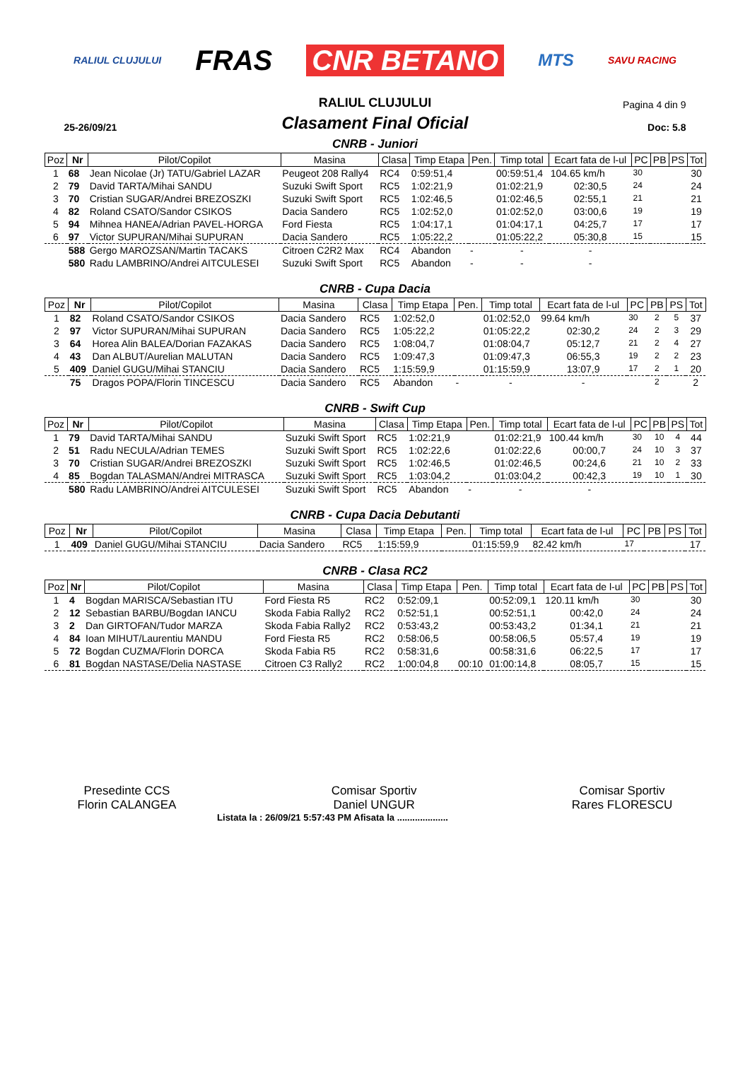RALIUL CLUJULUI FRAS CNR BETANO MTS SAVU RACING
RALIUL CLUJULUI
Pagina 4 din 9
25-26/09/21
Clasament Final Oficial
Doc: 5.8
CNRB - Juniori
| Poz | Nr | Pilot/Copilot | Masina | Clasa | Timp Etapa | Pen. | Timp total | Ecart fata de l-ul | PC | PB | PS | Tot |
| --- | --- | --- | --- | --- | --- | --- | --- | --- | --- | --- | --- | --- |
| 1 | 68 | Jean Nicolae (Jr) TATU/Gabriel LAZAR | Peugeot 208 Rally4 | RC4 | 0:59:51,4 | | 00:59:51,4 | 104.65 km/h | 30 | | | 30 |
| 2 | 79 | David TARTA/Mihai SANDU | Suzuki Swift Sport | RC5 | 1:02:21,9 | | 01:02:21,9 | 02:30,5 | 24 | | | 24 |
| 3 | 70 | Cristian SUGAR/Andrei BREZOSZKI | Suzuki Swift Sport | RC5 | 1:02:46,5 | | 01:02:46,5 | 02:55,1 | 21 | | | 21 |
| 4 | 82 | Roland CSATO/Sandor CSIKOS | Dacia Sandero | RC5 | 1:02:52,0 | | 01:02:52,0 | 03:00,6 | 19 | | | 19 |
| 5 | 94 | Mihnea HANEA/Adrian PAVEL-HORGA | Ford Fiesta | RC5 | 1:04:17,1 | | 01:04:17,1 | 04:25,7 | 17 | | | 17 |
| 6 | 97 | Victor SUPURAN/Mihai SUPURAN | Dacia Sandero | RC5 | 1:05:22,2 | | 01:05:22,2 | 05:30,8 | 15 | | | 15 |
| | 588 | Gergo MAROZSAN/Martin TACAKS | Citroen C2R2 Max | RC4 | Abandon | - | - | - | | | | |
| | 580 | Radu LAMBRINO/Andrei AITCULESEI | Suzuki Swift Sport | RC5 | Abandon | - | - | - | | | | |
CNRB - Cupa Dacia
| Poz | Nr | Pilot/Copilot | Masina | Clasa | Timp Etapa | Pen. | Timp total | Ecart fata de l-ul | PC | PB | PS | Tot |
| --- | --- | --- | --- | --- | --- | --- | --- | --- | --- | --- | --- | --- |
| 1 | 82 | Roland CSATO/Sandor CSIKOS | Dacia Sandero | RC5 | 1:02:52,0 | | 01:02:52,0 | 99.64 km/h | 30 | 2 | 5 | 37 |
| 2 | 97 | Victor SUPURAN/Mihai SUPURAN | Dacia Sandero | RC5 | 1:05:22,2 | | 01:05:22,2 | 02:30,2 | 24 | 2 | 3 | 29 |
| 3 | 64 | Horea Alin BALEA/Dorian FAZAKAS | Dacia Sandero | RC5 | 1:08:04,7 | | 01:08:04,7 | 05:12,7 | 21 | 2 | 4 | 27 |
| 4 | 43 | Dan ALBUT/Aurelian MALUTAN | Dacia Sandero | RC5 | 1:09:47,3 | | 01:09:47,3 | 06:55,3 | 19 | 2 | 2 | 23 |
| 5 | 409 | Daniel GUGU/Mihai STANCIU | Dacia Sandero | RC5 | 1:15:59,9 | | 01:15:59,9 | 13:07,9 | 17 | 2 | 1 | 20 |
| | 75 | Dragos POPA/Florin TINCESCU | Dacia Sandero | RC5 | Abandon | - | - | - | | 2 | | 2 |
CNRB - Swift Cup
| Poz | Nr | Pilot/Copilot | Masina | Clasa | Timp Etapa | Pen. | Timp total | Ecart fata de l-ul | PC | PB | PS | Tot |
| --- | --- | --- | --- | --- | --- | --- | --- | --- | --- | --- | --- | --- |
| 1 | 79 | David TARTA/Mihai SANDU | Suzuki Swift Sport | RC5 | 1:02:21,9 | | 01:02:21,9 | 100.44 km/h | 30 | 10 | 4 | 44 |
| 2 | 51 | Radu NECULA/Adrian TEMES | Suzuki Swift Sport | RC5 | 1:02:22,6 | | 01:02:22,6 | 00:00,7 | 24 | 10 | 3 | 37 |
| 3 | 70 | Cristian SUGAR/Andrei BREZOSZKI | Suzuki Swift Sport | RC5 | 1:02:46,5 | | 01:02:46,5 | 00:24,6 | 21 | 10 | 2 | 33 |
| 4 | 85 | Bogdan TALASMAN/Andrei MITRASCA | Suzuki Swift Sport | RC5 | 1:03:04,2 | | 01:03:04,2 | 00:42,3 | 19 | 10 | 1 | 30 |
| | 580 | Radu LAMBRINO/Andrei AITCULESEI | Suzuki Swift Sport | RC5 | Abandon | - | - | - | | | | |
CNRB - Cupa Dacia Debutanti
| Poz | Nr | Pilot/Copilot | Masina | Clasa | Timp Etapa | Pen. | Timp total | Ecart fata de l-ul | PC | PB | PS | Tot |
| --- | --- | --- | --- | --- | --- | --- | --- | --- | --- | --- | --- | --- |
| 1 | 409 | Daniel GUGU/Mihai STANCIU | Dacia Sandero | RC5 | 1:15:59,9 | | 01:15:59,9 | 82.42 km/h | 17 | | | 17 |
CNRB - Clasa RC2
| Poz | Nr | Pilot/Copilot | Masina | Clasa | Timp Etapa | Pen. | Timp total | Ecart fata de l-ul | PC | PB | PS | Tot |
| --- | --- | --- | --- | --- | --- | --- | --- | --- | --- | --- | --- | --- |
| 1 | 4 | Bogdan MARISCA/Sebastian ITU | Ford Fiesta R5 | RC2 | 0:52:09,1 | | 00:52:09,1 | 120.11 km/h | 30 | | | 30 |
| 2 | 12 | Sebastian BARBU/Bogdan IANCU | Skoda Fabia Rally2 | RC2 | 0:52:51,1 | | 00:52:51,1 | 00:42,0 | 24 | | | 24 |
| 3 | 2 | Dan GIRTOFAN/Tudor MARZA | Skoda Fabia Rally2 | RC2 | 0:53:43,2 | | 00:53:43,2 | 01:34,1 | 21 | | | 21 |
| 4 | 84 | Ioan MIHUT/Laurentiu MANDU | Ford Fiesta R5 | RC2 | 0:58:06,5 | | 00:58:06,5 | 05:57,4 | 19 | | | 19 |
| 5 | 72 | Bogdan CUZMA/Florin DORCA | Skoda Fabia R5 | RC2 | 0:58:31,6 | | 00:58:31,6 | 06:22,5 | 17 | | | 17 |
| 6 | 81 | Bogdan NASTASE/Delia NASTASE | Citroen C3 Rally2 | RC2 | 1:00:04,8 | 00:10 | 01:00:14,8 | 08:05,7 | 15 | | | 15 |
Presedinte CCS
Florin CALANGEA
Comisar Sportiv
Daniel UNGUR
Comisar Sportiv
Rares FLORESCU
Listata la : 26/09/21 5:57:43 PM Afisata la ....................